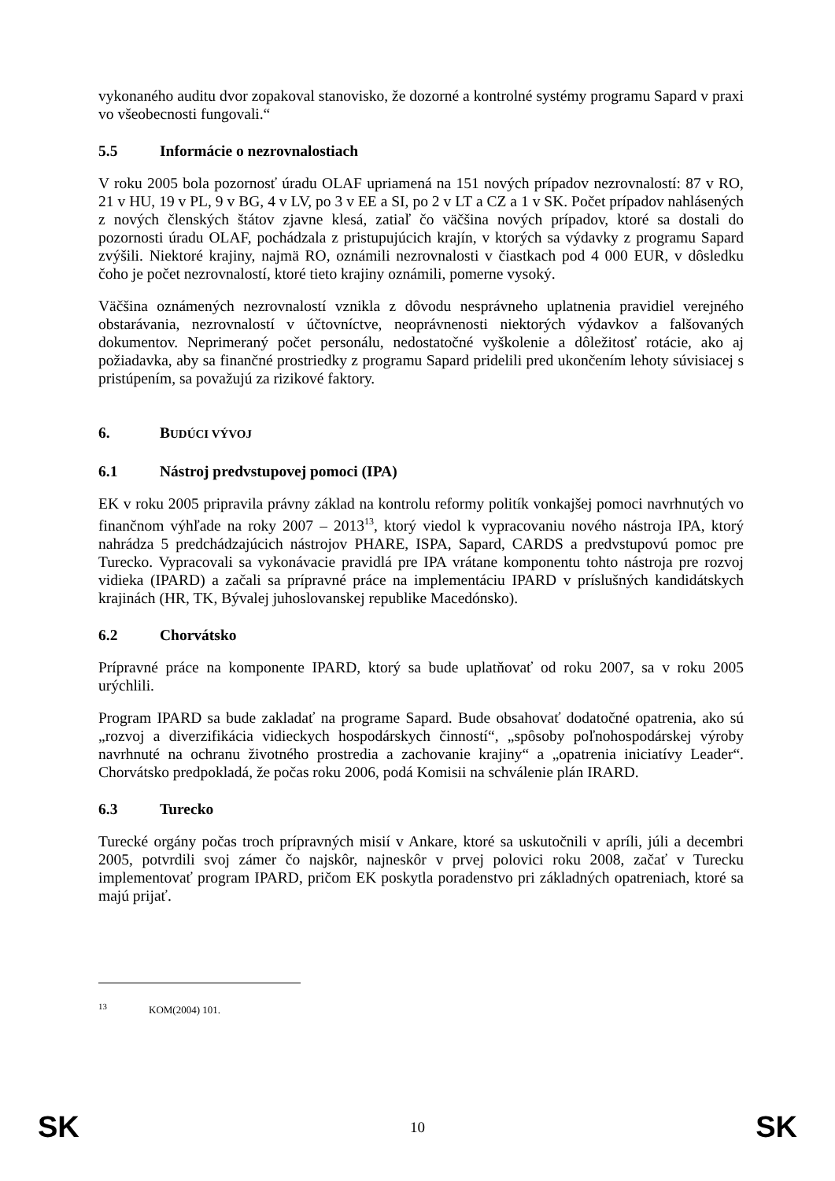vykonaného auditu dvor zopakoval stanovisko, že dozorné a kontrolné systémy programu Sapard v praxi vo všeobecnosti fungovali.“
5.5 Informácie o nezrovnalostiach
V roku 2005 bola pozornosť úradu OLAF upriamená na 151 nových prípadov nezrovnalostí: 87 v RO, 21 v HU, 19 v PL, 9 v BG, 4 v LV, po 3 v EE a SI, po 2 v LT a CZ a 1 v SK. Počet prípadov nahlásených z nových členských štátov zjavne klesá, zatiaľ čo väčšina nových prípadov, ktoré sa dostali do pozornosti úradu OLAF, pochádzala z pristupujúcich krajín, v ktorých sa výdavky z programu Sapard zvýšili. Niektoré krajiny, najmä RO, oznámili nezrovnalosti v čiastkach pod 4 000 EUR, v dôsledku čoho je počet nezrovnalostí, ktoré tieto krajiny oznámili, pomerne vysoký.
Väčšina oznámených nezrovnalostí vznikla z dôvodu nesprávneho uplatnenia pravidiel verejného obstarávania, nezrovnalostí v účtovníctve, neoprávnenosti niektorých výdavkov a falšovaných dokumentov. Neprimeraný počet personálu, nedostatočné vyškolenie a dôležitosť rotácie, ako aj požiadavka, aby sa finančné prostriedky z programu Sapard pridelili pred ukončením lehoty súvisiacej s pristúpením, sa považujú za rizikové faktory.
6. BUDÚCI VÝVOJ
6.1 Nástroj predvstupovej pomoci (IPA)
EK v roku 2005 pripravila právny základ na kontrolu reformy politík vonkajšej pomoci navrhnutých vo finančnom výhľade na roky 2007 – 2013<sup>13</sup>, ktorý viedol k vypracovaniu nového nástroja IPA, ktorý nahrádza 5 predchádzajúcich nástrojov PHARE, ISPA, Sapard, CARDS a predvstupovú pomoc pre Turecko. Vypracovali sa vykonávacie pravidlá pre IPA vrátane komponentu tohto nástroja pre rozvoj vidieka (IPARD) a začali sa prípravné práce na implementáciu IPARD v príslušných kandidátskych krajinách (HR, TK, Bývalej juhoslovanskej republike Macedónsko).
6.2 Chorvátsko
Prípravné práce na komponente IPARD, ktorý sa bude uplatňovať od roku 2007, sa v roku 2005 urýchlili.
Program IPARD sa bude zakladať na programe Sapard. Bude obsahovať dodatočné opatrenia, ako sú „rozvoj a diverzifikácia vidieckych hospodárskych činností“, „spôsoby poľnohospodárskej výroby navrhnuté na ochranu životného prostredia a zachovanie krajiny“ a „opatrenia iniciatívy Leader“. Chorvátsko predpokladá, že počas roku 2006, podá Komisii na schválenie plán IRARD.
6.3 Turecko
Turecké orgány počas troch prípravných misií v Ankare, ktoré sa uskutočnili v apríli, júli a decembri 2005, potvrdili svoj zámer čo najskôr, najneskôr v prvej polovici roku 2008, začať v Turecku implementovať program IPARD, pričom EK poskytla poradenstvo pri základných opatreniach, ktoré sa majú prijať.
<sup>13</sup> KOM(2004) 101.
SK 10 SK